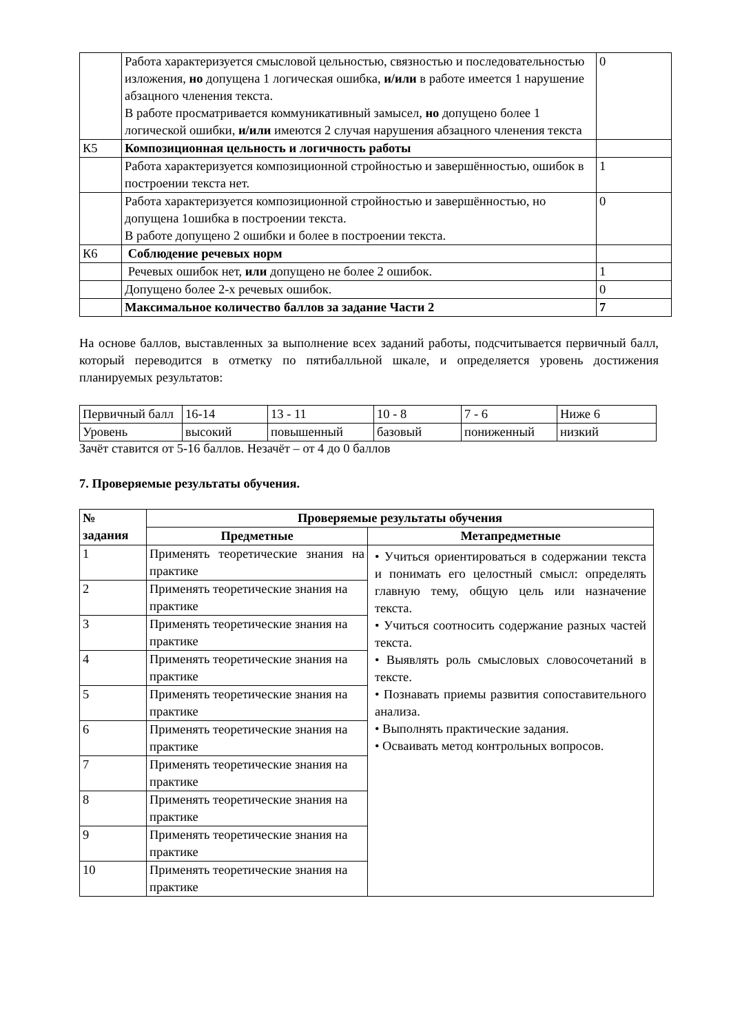| | Работа характеризуется смысловой цельностью, связностью и последовательностью изложения, но допущена 1 логическая ошибка, и/или в работе имеется 1 нарушение абзацного членения текста. В работе просматривается коммуникативный замысел, но допущено более 1 логической ошибки, и/или имеются 2 случая нарушения абзацного членения текста | 0 |
| К5 | Композиционная цельность и логичность работы | |
| | Работа характеризуется композиционной стройностью и завершённостью, ошибок в построении текста нет. | 1 |
| | Работа характеризуется композиционной стройностью и завершённостью, но допущена 1ошибка в построении текста. В работе допущено 2 ошибки и более в построении текста. | 0 |
| К6 | Соблюдение речевых норм | |
| | Речевых ошибок нет, или допущено не более 2 ошибок. | 1 |
| | Допущено более 2-х речевых ошибок. | 0 |
| | Максимальное количество баллов за задание Части 2 | 7 |
На основе баллов, выставленных за выполнение всех заданий работы, подсчитывается первичный балл, который переводится в отметку по пятибалльной шкале, и определяется уровень достижения планируемых результатов:
| Первичный балл | 16-14 | 13 - 11 | 10 - 8 | 7 - 6 | Ниже 6 |
| Уровень | высокий | повышенный | базовый | пониженный | низкий |
Зачёт ставится от 5-16 баллов. Незачёт – от 4 до 0 баллов
7. Проверяемые результаты обучения.
| № задания | Проверяемые результаты обучения | |
| --- | --- | --- |
| | Предметные | Метапредметные |
| 1 | Применять теоретические знания на практике | • Учиться ориентироваться в содержании текста и понимать его целостный смысл: определять главную тему, общую цель или назначение текста. • Учиться соотносить содержание разных частей текста. • Выявлять роль смысловых словосочетаний в тексте. • Познавать приемы развития сопоставительного анализа. • Выполнять практические задания. • Осваивать метод контрольных вопросов. |
| 2 | Применять теоретические знания на практике | |
| 3 | Применять теоретические знания на практике | |
| 4 | Применять теоретические знания на практике | |
| 5 | Применять теоретические знания на практике | |
| 6 | Применять теоретические знания на практике | |
| 7 | Применять теоретические знания на практике | |
| 8 | Применять теоретические знания на практике | |
| 9 | Применять теоретические знания на практике | |
| 10 | Применять теоретические знания на практике | |